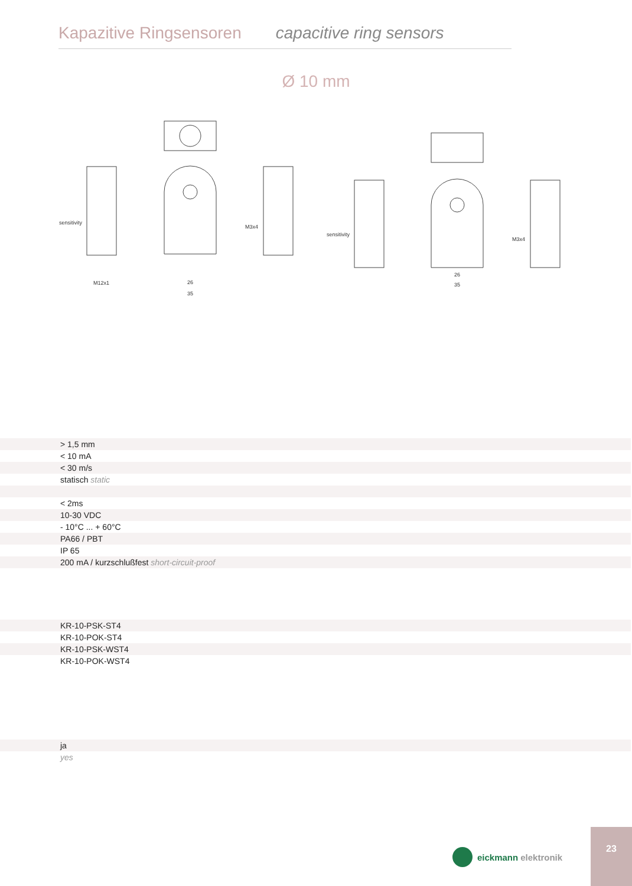Kapazitive Ringsensoren capacitive ring sensors
Ø 10 mm
sensitivity
M12x1
M3x4
sensitivity
M3x4
26
35
26
35
| > 1,5 mm |
| < 10 mA |
| < 30 m/s |
| statisch static |
| < 2ms |
| 10-30 VDC |
| - 10°C ... + 60°C |
| PA66 / PBT |
| IP 65 |
| 200 mA / kurzschlußfest short-circuit-proof |
| KR-10-PSK-ST4 |
| KR-10-POK-ST4 |
| KR-10-PSK-WST4 |
| KR-10-POK-WST4 |
| ja |
| yes |
eickmann elektronik
23